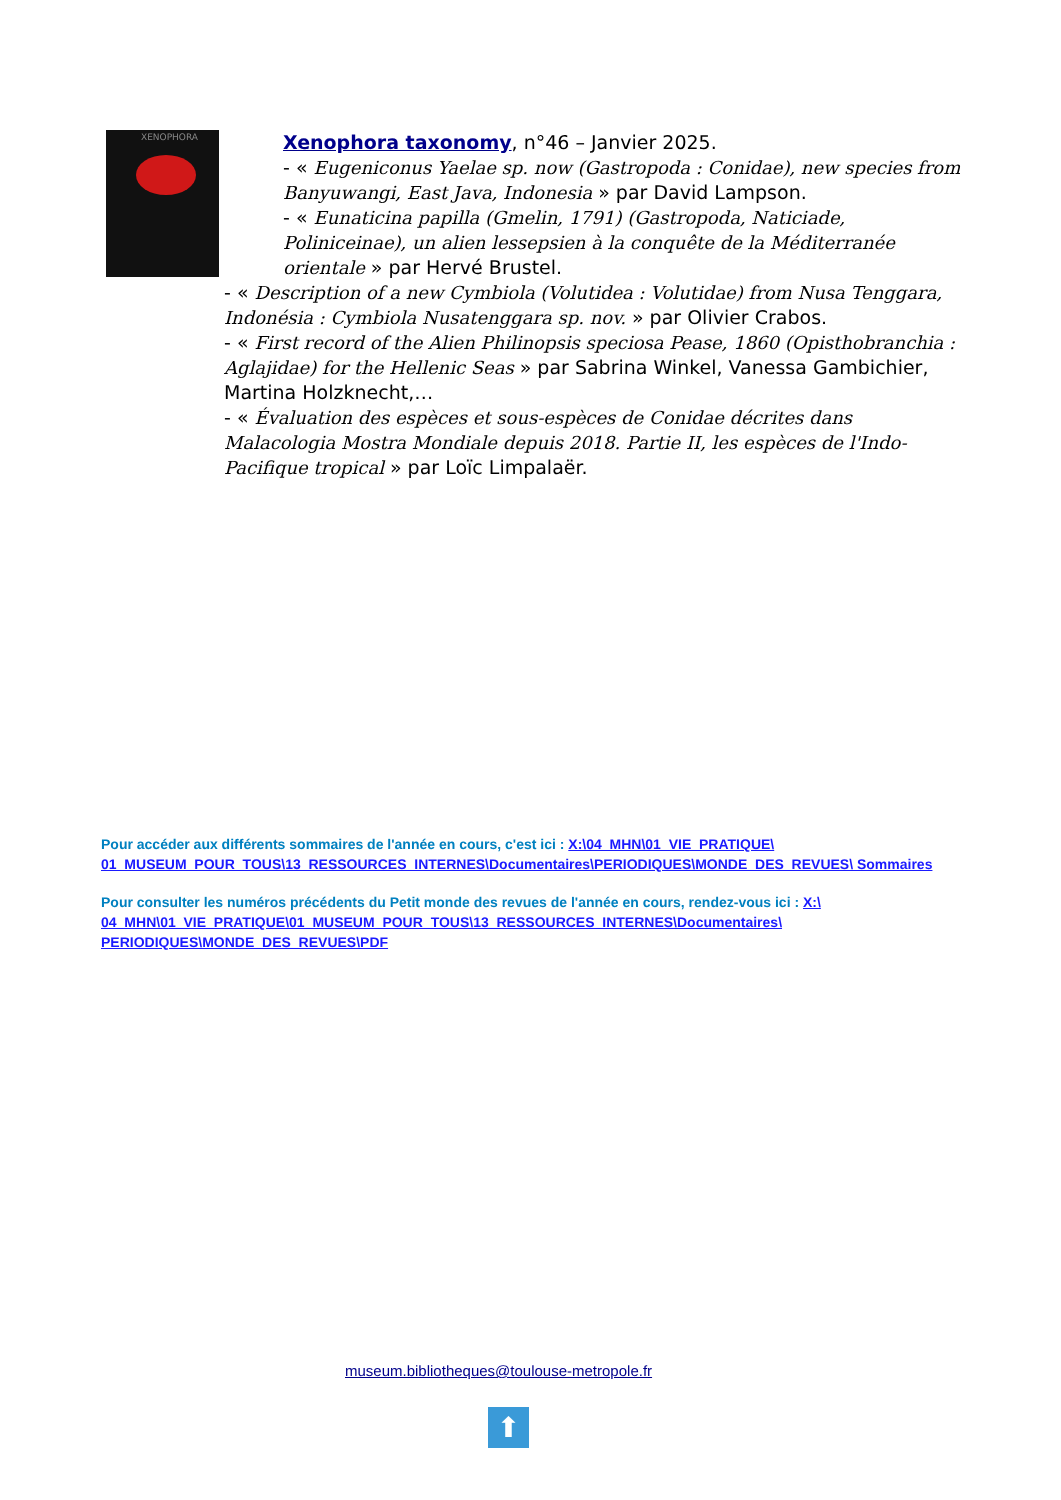XENOPHORA
Xenophora taxonomy, n°46 – Janvier 2025.
- « Eugeniconus Yaelae sp. now (Gastropoda : Conidae), new species from Banyuwangi, East Java, Indonesia » par David Lampson.
- « Eunaticina papilla (Gmelin, 1791) (Gastropoda, Naticiade, Poliniceinae), un alien lessepsien à la conquête de la Méditerranée orientale » par Hervé Brustel.
- « Description of a new Cymbiola (Volutidea : Volutidae) from Nusa Tenggara, Indonésia : Cymbiola Nusatenggara sp. nov. » par Olivier Crabos.
- « First record of the Alien Philinopsis speciosa Pease, 1860 (Opisthobranchia : Aglajidae) for the Hellenic Seas » par Sabrina Winkel, Vanessa Gambichier, Martina Holzknecht,…
- « Évaluation des espèces et sous-espèces de Conidae décrites dans Malacologia Mostra Mondiale depuis 2018. Partie II, les espèces de l'Indo-Pacifique tropical » par Loïc Limpalaër.
Pour accéder aux différents sommaires de l'année en cours, c'est ici : X:\04_MHN\01_VIE_PRATIQUE\ 01_MUSEUM_POUR_TOUS\13_RESSOURCES_INTERNES\Documentaires\PERIODIQUES\MONDE_DES_REVUES\ Sommaires
Pour consulter les numéros précédents du Petit monde des revues de l'année en cours, rendez-vous ici : X:\ 04_MHN\01_VIE_PRATIQUE\01_MUSEUM_POUR_TOUS\13_RESSOURCES_INTERNES\Documentaires\ PERIODIQUES\MONDE_DES_REVUES\PDF
museum.bibliotheques@toulouse-metropole.fr
⬆